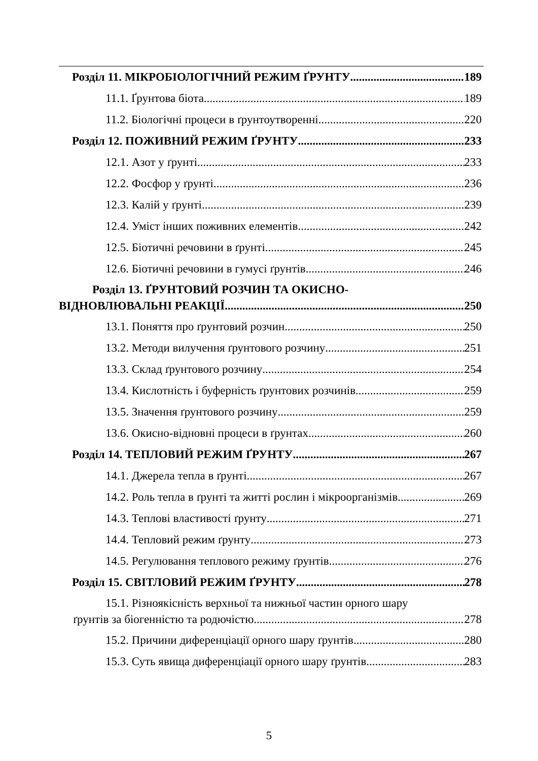Розділ 11. МІКРОБІОЛОГІЧНИЙ РЕЖИМ ҐРУНТУ 189
11.1. Ґрунтова біота 189
11.2. Біологічні процеси в ґрунтоутворенні 220
Розділ 12. ПОЖИВНИЙ РЕЖИМ ҐРУНТУ 233
12.1. Азот у ґрунті 233
12.2. Фосфор у ґрунті 236
12.3. Калій у ґрунті 239
12.4. Уміст інших поживних елементів 242
12.5. Біотичні речовини в ґрунті 245
12.6. Біотичні речовини в гумусі ґрунтів 246
Розділ 13. ҐРУНТОВИЙ РОЗЧИН ТА ОКИСНО-
ВІДНОВЛЮВАЛЬНІ РЕАКЦІЇ 250
13.1. Поняття про ґрунтовий розчин 250
13.2. Методи вилучення ґрунтового розчину 251
13.3. Склад ґрунтового розчину 254
13.4. Кислотність і буферність ґрунтових розчинів 259
13.5. Значення ґрунтового розчину 259
13.6. Окисно-відновні процеси в ґрунтах 260
Розділ 14. ТЕПЛОВИЙ РЕЖИМ ҐРУНТУ 267
14.1. Джерела тепла в ґрунті 267
14.2. Роль тепла в ґрунті та житті рослин і мікроорганізмів 269
14.3. Теплові властивості ґрунту 271
14.4. Тепловий режим ґрунту 273
14.5. Регулювання теплового режиму ґрунтів 276
Розділ 15. СВІТЛОВИЙ РЕЖИМ ҐРУНТУ 278
15.1. Різноякісність верхньої та нижньої частин орного шару
ґрунтів за біогенністю та родючістю 278
15.2. Причини диференціації орного шару ґрунтів 280
15.3. Суть явища диференціації орного шару ґрунтів 283
5